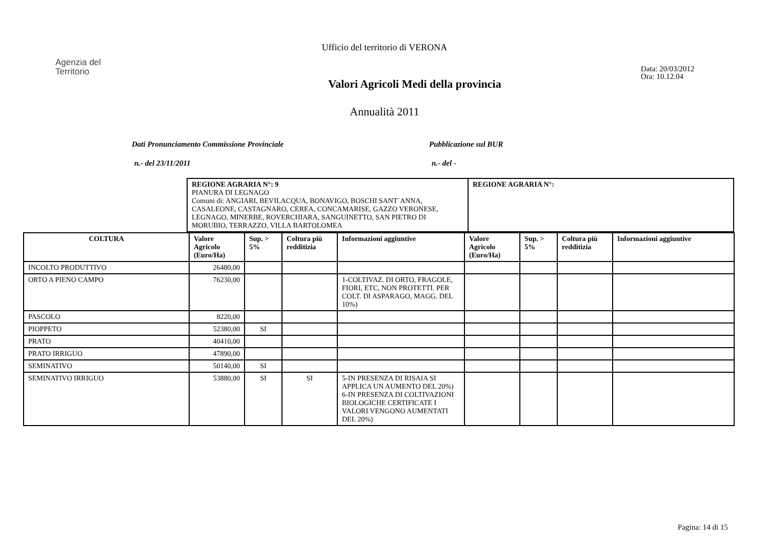Ufficio del territorio di VERONA
Agenzia del
Territorio
Valori Agricoli Medi della provincia
Data: 20/03/2012
Ora: 10.12.04
Annualità 2011
Dati Pronunciamento Commissione Provinciale Pubblicazione sul BUR
n.- del 23/11/2011 n.- del -
| REGIONE AGRARIA N°: 9 PIANURA DI LEGNAGO Comuni di: ANGIARI, BEVILACQUA, BONAVIGO, BOSCHI SANT`ANNA, CASALEONE, CASTAGNARO, CEREA, CONCAMARISE, GAZZO VERONESE, LEGNAGO, MINERBE, ROVERCHIARA, SANGUINETTO, SAN PIETRO DI MORUBIO, TERRAZZO, VILLA BARTOLOMEA | REGIONE AGRARIA N°: |
| COLTURA | Valore Agricolo (Euro/Ha) | Sup. > 5% | Coltura più redditizia | Informazioni aggiuntive | Valore Agricolo (Euro/Ha) | Sup. > 5% | Coltura più redditizia | Informazioni aggiuntive |
| --- | --- | --- | --- | --- | --- | --- | --- | --- |
| INCOLTO PRODUTTIVO | 26480,00 | | | | | | | |
| ORTO A PIENO CAMPO | 76230,00 | | | 1-COLTIVAZ. DI ORTO, FRAGOLE, FIORI, ETC, NON PROTETTI. PER COLT. DI ASPARAGO, MAGG. DEL 10%) | | | | |
| PASCOLO | 8220,00 | | | | | | | |
| PIOPPETO | 52380,00 | SI | | | | | | |
| PRATO | 40410,00 | | | | | | | |
| PRATO IRRIGUO | 47890,00 | | | | | | | |
| SEMINATIVO | 50140,00 | SI | | | | | | |
| SEMINATIVO IRRIGUO | 53880,00 | SI | SI | 5-IN PRESENZA DI RISAIA SI APPLICA UN AUMENTO DEL 20%) 6-IN PRESENZA DI COLTIVAZIONI BIOLOGICHE CERTIFICATE I VALORI VENGONO AUMENTATI DEL 20%) | | | | |
Pagina: 14 di 15